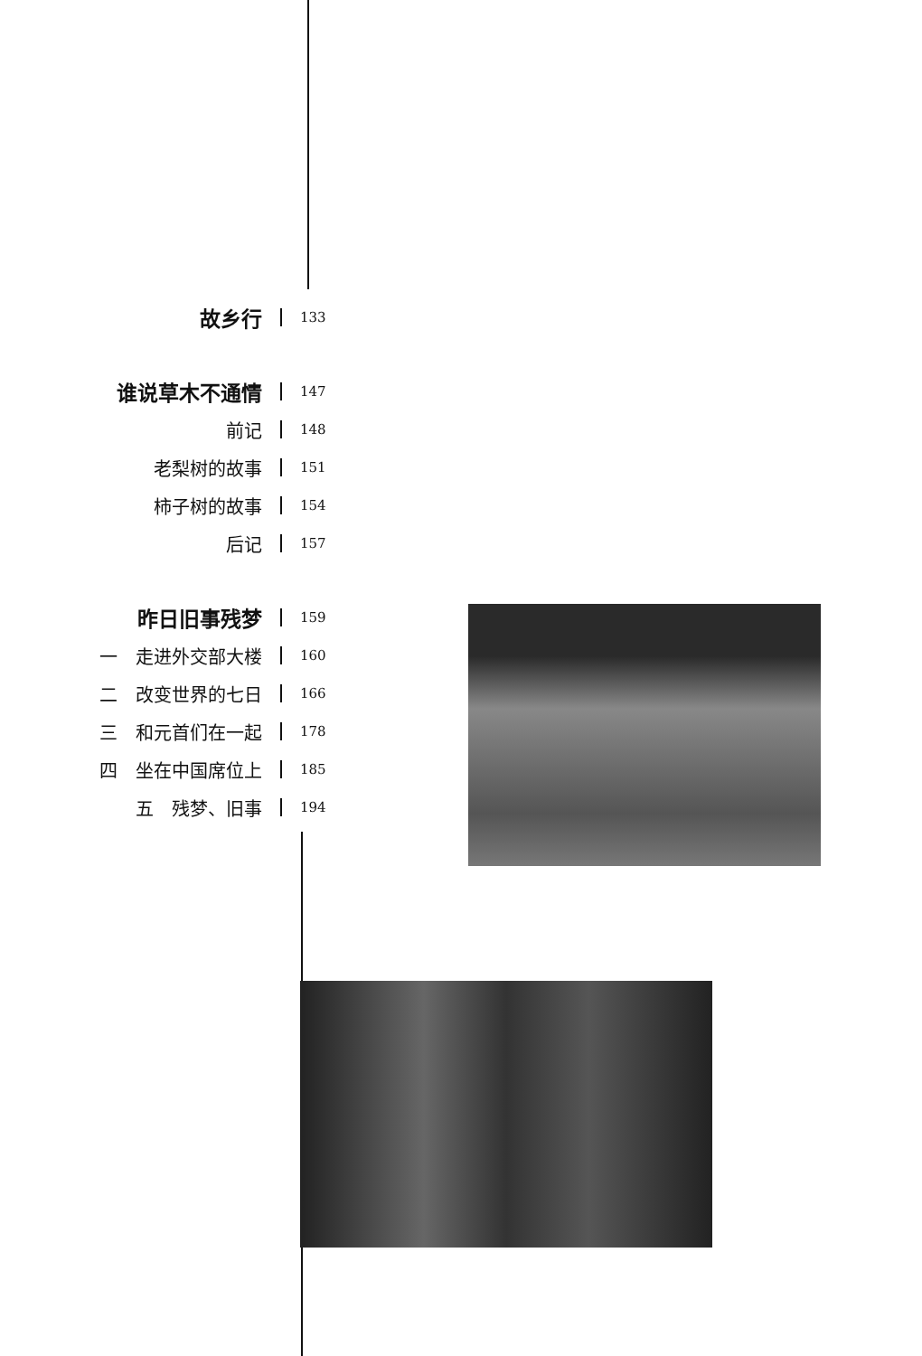故乡行
133
谁说草木不通情
147
前记
148
老梨树的故事
151
柿子树的故事
154
后记
157
昨日旧事残梦
159
一　走进外交部大楼
160
二　改变世界的七日
166
三　和元首们在一起
178
四　坐在中国席位上
185
五　残梦、旧事
194